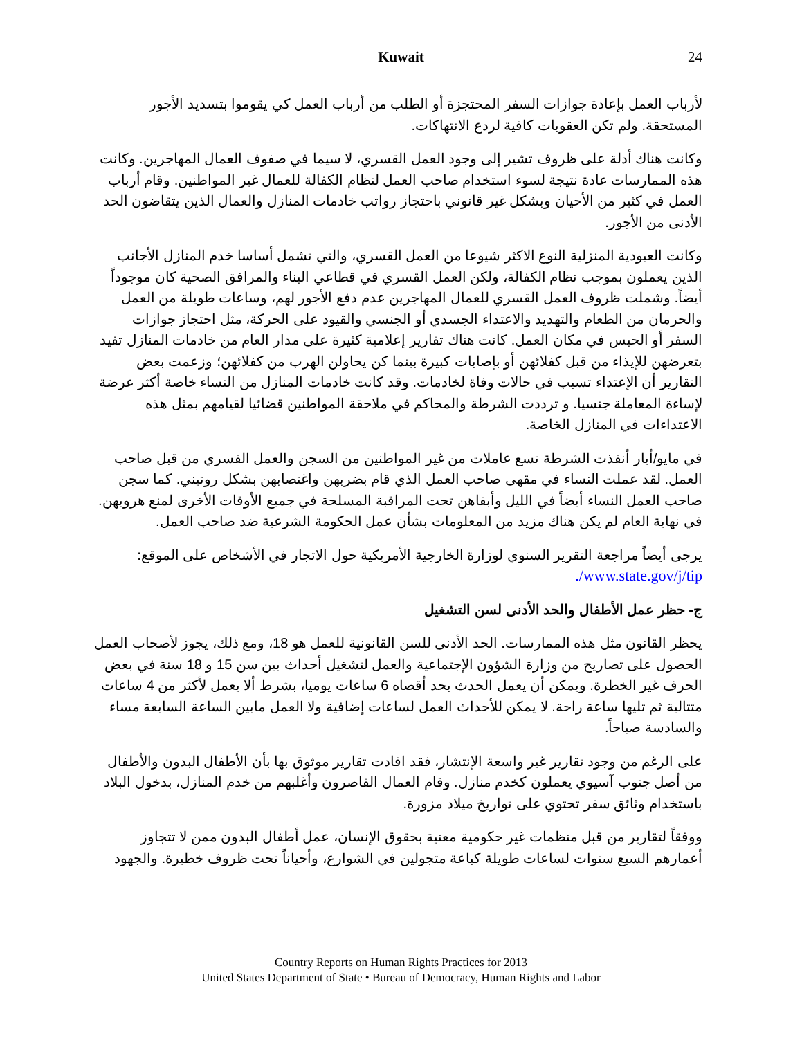Kuwait
24
لأرباب العمل بإعادة جوازات السفر المحتجزة أو الطلب من أرباب العمل كي يقوموا بتسديد الأجور المستحقة. ولم تكن العقوبات كافية لردع الانتهاكات.
وكانت هناك أدلة على ظروف تشير إلى وجود العمل القسري، لا سيما في صفوف العمال المهاجرين. وكانت هذه الممارسات عادة نتيجة لسوء استخدام صاحب العمل لنظام الكفالة للعمال غير المواطنين. وقام أرباب العمل في كثير من الأحيان وبشكل غير قانوني باحتجاز رواتب خادمات المنازل والعمال الذين يتقاضون الحد الأدنى من الأجور.
وكانت العبودية المنزلية النوع الاكثر شيوعا من العمل القسري، والتي تشمل أساسا خدم المنازل الأجانب الذين يعملون بموجب نظام الكفالة، ولكن العمل القسري في قطاعي البناء والمرافق الصحية كان موجوداً أيضاً. وشملت ظروف العمل القسري للعمال المهاجرين عدم دفع الأجور لهم، وساعات طويلة من العمل والحرمان من الطعام والتهديد والاعتداء الجسدي أو الجنسي والقيود على الحركة، مثل احتجاز جوازات السفر أو الحبس في مكان العمل. كانت هناك تقارير إعلامية كثيرة على مدار العام من خادمات المنازل تفيد بتعرضهن للإيذاء من قبل كفلائهن أو بإصابات كبيرة بينما كن يحاولن الهرب من كفلائهن؛ وزعمت بعض التقارير أن الإعتداء تسبب في حالات وفاة لخادمات. وقد كانت خادمات المنازل من النساء خاصة أكثر عرضة لإساءة المعاملة جنسيا. و ترددت الشرطة والمحاكم في ملاحقة المواطنين قضائيا لقيامهم بمثل هذه الاعتداءات في المنازل الخاصة.
في مايو/أيار أنقذت الشرطة تسع عاملات من غير المواطنين من السجن والعمل القسري من قبل صاحب العمل. لقد عملت النساء في مقهى صاحب العمل الذي قام بضربهن واغتصابهن بشكل روتيني. كما سجن صاحب العمل النساء أيضاً في الليل وأبقاهن تحت المراقبة المسلحة في جميع الأوقات الأخرى لمنع هروبهن. في نهاية العام لم يكن هناك مزيد من المعلومات بشأن عمل الحكومة الشرعية ضد صاحب العمل.
يرجى أيضاً مراجعة التقرير السنوي لوزارة الخارجية الأمريكية حول الاتجار في الأشخاص على الموقع: www.state.gov/j/tip/.
ج- حظر عمل الأطفال والحد الأدنى لسن التشغيل
يحظر القانون مثل هذه الممارسات. الحد الأدنى للسن القانونية للعمل هو 18، ومع ذلك، يجوز لأصحاب العمل الحصول على تصاريح من وزارة الشؤون الإجتماعية والعمل لتشغيل أحداث بين سن 15 و 18 سنة في بعض الحرف غير الخطرة. ويمكن أن يعمل الحدث بحد أقصاه 6 ساعات يوميا، بشرط ألا يعمل لأكثر من 4 ساعات متتالية ثم تليها ساعة راحة. لا يمكن للأحداث العمل لساعات إضافية ولا العمل مابين الساعة السابعة مساء والسادسة صباحاً.
على الرغم من وجود تقارير غير واسعة الإنتشار، فقد افادت تقارير موثوق بها بأن الأطفال البدون والأطفال من أصل جنوب آسيوي يعملون كخدم منازل. وقام العمال القاصرون وأغلبهم من خدم المنازل، بدخول البلاد باستخدام وثائق سفر تحتوي على تواريخ ميلاد مزورة.
ووفقاً لتقارير من قبل منظمات غير حكومية معنية بحقوق الإنسان، عمل أطفال البدون ممن لا تتجاوز أعمارهم السبع سنوات لساعات طويلة كباعة متجولين في الشوارع، وأحياناً تحت ظروف خطيرة. والجهود
Country Reports on Human Rights Practices for 2013
United States Department of State • Bureau of Democracy, Human Rights and Labor